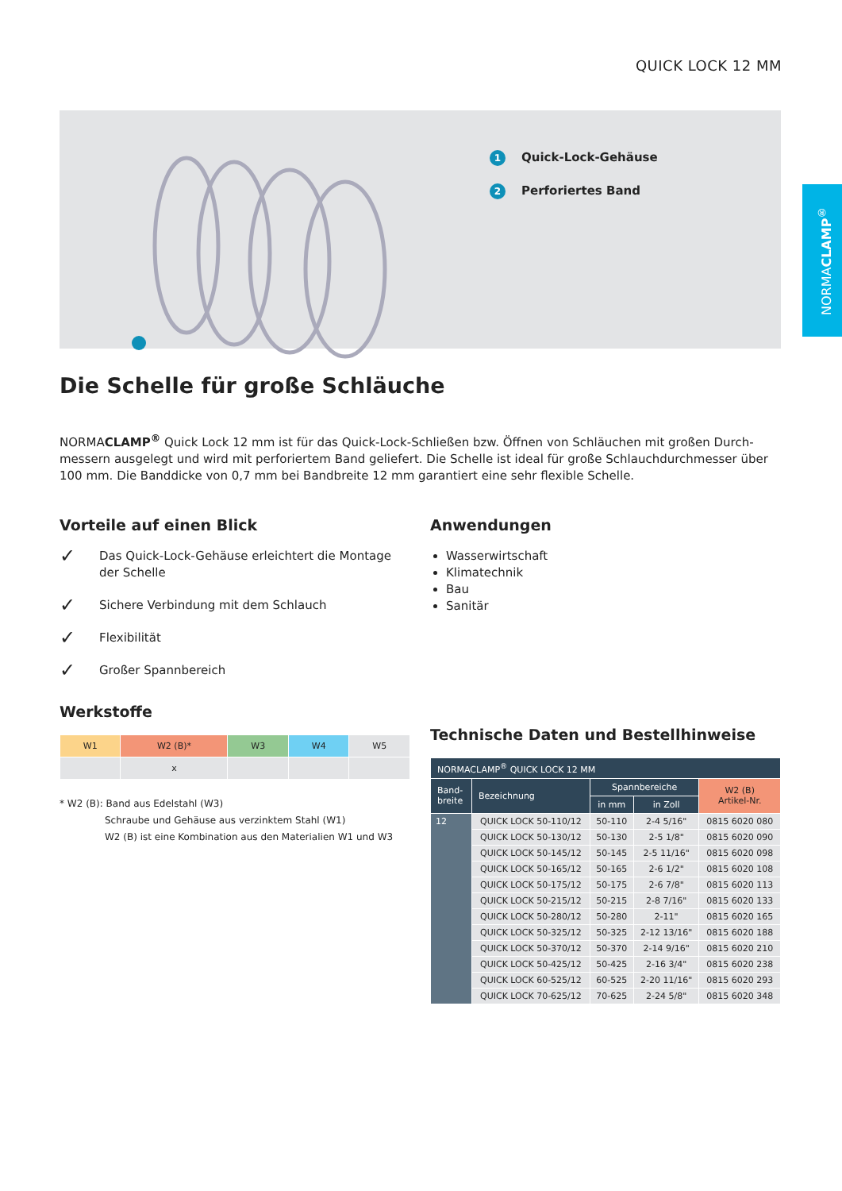QUICK LOCK 12 MM
NORMACLAMP<sup>®</sup>
1 Quick-Lock-Gehäuse
2 Perforiertes Band
Die Schelle für große Schläuche
NORMACLAMP<sup>®</sup> Quick Lock 12 mm ist für das Quick-Lock-Schließen bzw. Öffnen von Schläuchen mit großen Durch-messern ausgelegt und wird mit perforiertem Band geliefert. Die Schelle ist ideal für große Schlauchdurchmesser über 100 mm. Die Banddicke von 0,7 mm bei Bandbreite 12 mm garantiert eine sehr flexible Schelle.
Vorteile auf einen Blick
✓ Das Quick-Lock-Gehäuse erleichtert die Montage der Schelle
✓ Sichere Verbindung mit dem Schlauch
✓ Flexibilität
✓ Großer Spannbereich
Werkstoffe
| W1 | W2 (B)* | W3 | W4 | W5 |
| | x | | | |
* W2 (B): Band aus Edelstahl (W3)
Schraube und Gehäuse aus verzinktem Stahl (W1)
W2 (B) ist eine Kombination aus den Materialien W1 und W3
Anwendungen
Wasserwirtschaft
Klimatechnik
Bau
Sanitär
Technische Daten und Bestellhinweise
| NORMACLAMP<sup>®</sup> QUICK LOCK 12 MM | | | | |
| --- | --- | --- | --- | --- |
| Band- breite | Bezeichnung | Spannbereiche | | W2 (B) Artikel-Nr. |
| | | in mm | in Zoll | |
| 12 | QUICK LOCK 50-110/12 | 50-110 | 2-4 5/16" | 0815 6020 080 |
| | QUICK LOCK 50-130/12 | 50-130 | 2-5 1/8" | 0815 6020 090 |
| | QUICK LOCK 50-145/12 | 50-145 | 2-5 11/16" | 0815 6020 098 |
| | QUICK LOCK 50-165/12 | 50-165 | 2-6 1/2" | 0815 6020 108 |
| | QUICK LOCK 50-175/12 | 50-175 | 2-6 7/8" | 0815 6020 113 |
| | QUICK LOCK 50-215/12 | 50-215 | 2-8 7/16" | 0815 6020 133 |
| | QUICK LOCK 50-280/12 | 50-280 | 2-11" | 0815 6020 165 |
| | QUICK LOCK 50-325/12 | 50-325 | 2-12 13/16" | 0815 6020 188 |
| | QUICK LOCK 50-370/12 | 50-370 | 2-14 9/16" | 0815 6020 210 |
| | QUICK LOCK 50-425/12 | 50-425 | 2-16 3/4" | 0815 6020 238 |
| | QUICK LOCK 60-525/12 | 60-525 | 2-20 11/16" | 0815 6020 293 |
| | QUICK LOCK 70-625/12 | 70-625 | 2-24 5/8" | 0815 6020 348 |